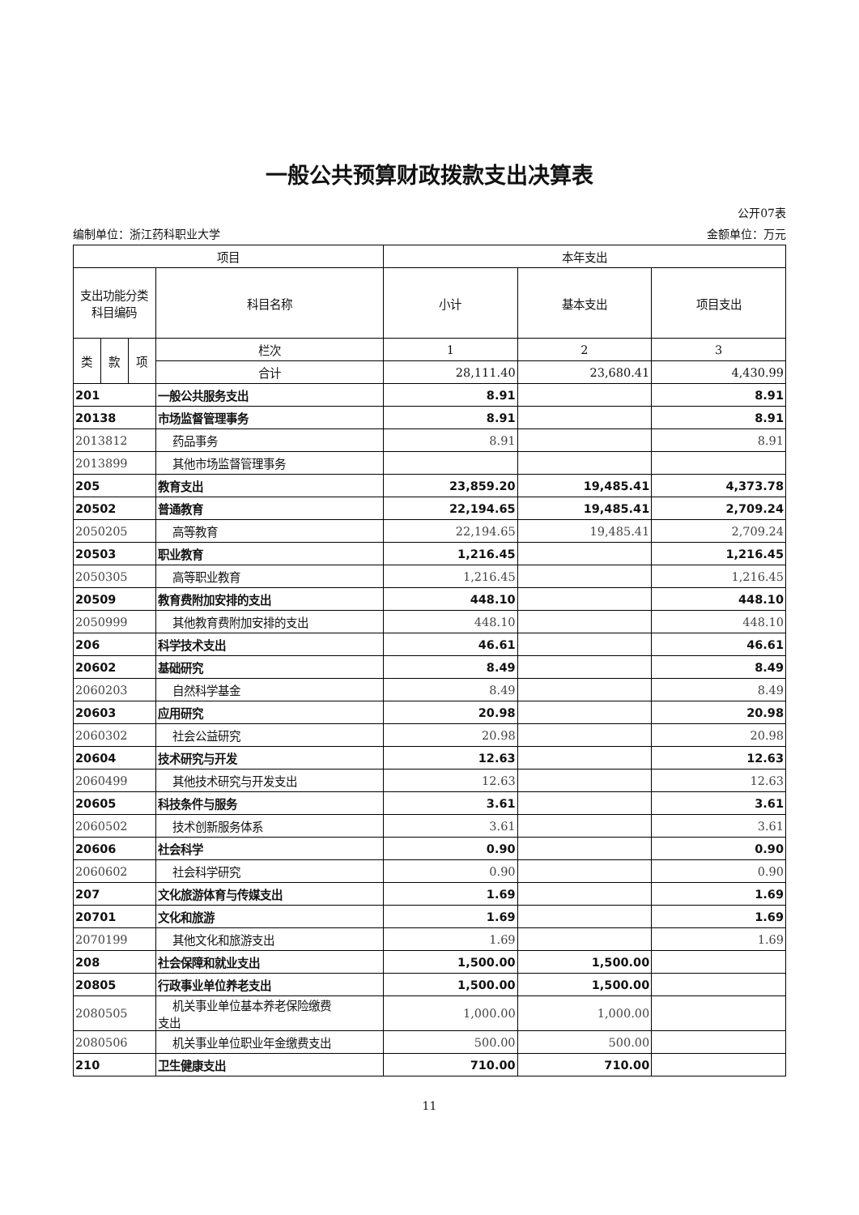一般公共预算财政拨款支出决算表
公开07表
编制单位：浙江药科职业大学 金额单位：万元
| 项目 | | | | 本年支出 | | |
| --- | --- | --- | --- | --- | --- | --- |
| 支出功能分类 科目编码 | | | 科目名称 | 小计 | 基本支出 | 项目支出 |
| 类 | 款 | 项 | 栏次 | 1 | 2 | 3 |
| | | | 合计 | 28,111.40 | 23,680.41 | 4,430.99 |
| 201 | | | 一般公共服务支出 | 8.91 | | 8.91 |
| 20138 | | | 市场监督管理事务 | 8.91 | | 8.91 |
| 2013812 | | | 药品事务 | 8.91 | | 8.91 |
| 2013899 | | | 其他市场监督管理事务 | | | |
| 205 | | | 教育支出 | 23,859.20 | 19,485.41 | 4,373.78 |
| 20502 | | | 普通教育 | 22,194.65 | 19,485.41 | 2,709.24 |
| 2050205 | | | 高等教育 | 22,194.65 | 19,485.41 | 2,709.24 |
| 20503 | | | 职业教育 | 1,216.45 | | 1,216.45 |
| 2050305 | | | 高等职业教育 | 1,216.45 | | 1,216.45 |
| 20509 | | | 教育费附加安排的支出 | 448.10 | | 448.10 |
| 2050999 | | | 其他教育费附加安排的支出 | 448.10 | | 448.10 |
| 206 | | | 科学技术支出 | 46.61 | | 46.61 |
| 20602 | | | 基础研究 | 8.49 | | 8.49 |
| 2060203 | | | 自然科学基金 | 8.49 | | 8.49 |
| 20603 | | | 应用研究 | 20.98 | | 20.98 |
| 2060302 | | | 社会公益研究 | 20.98 | | 20.98 |
| 20604 | | | 技术研究与开发 | 12.63 | | 12.63 |
| 2060499 | | | 其他技术研究与开发支出 | 12.63 | | 12.63 |
| 20605 | | | 科技条件与服务 | 3.61 | | 3.61 |
| 2060502 | | | 技术创新服务体系 | 3.61 | | 3.61 |
| 20606 | | | 社会科学 | 0.90 | | 0.90 |
| 2060602 | | | 社会科学研究 | 0.90 | | 0.90 |
| 207 | | | 文化旅游体育与传媒支出 | 1.69 | | 1.69 |
| 20701 | | | 文化和旅游 | 1.69 | | 1.69 |
| 2070199 | | | 其他文化和旅游支出 | 1.69 | | 1.69 |
| 208 | | | 社会保障和就业支出 | 1,500.00 | 1,500.00 | |
| 20805 | | | 行政事业单位养老支出 | 1,500.00 | 1,500.00 | |
| 2080505 | | | 机关事业单位基本养老保险缴费 支出 | 1,000.00 | 1,000.00 | |
| 2080506 | | | 机关事业单位职业年金缴费支出 | 500.00 | 500.00 | |
| 210 | | | 卫生健康支出 | 710.00 | 710.00 | |
11